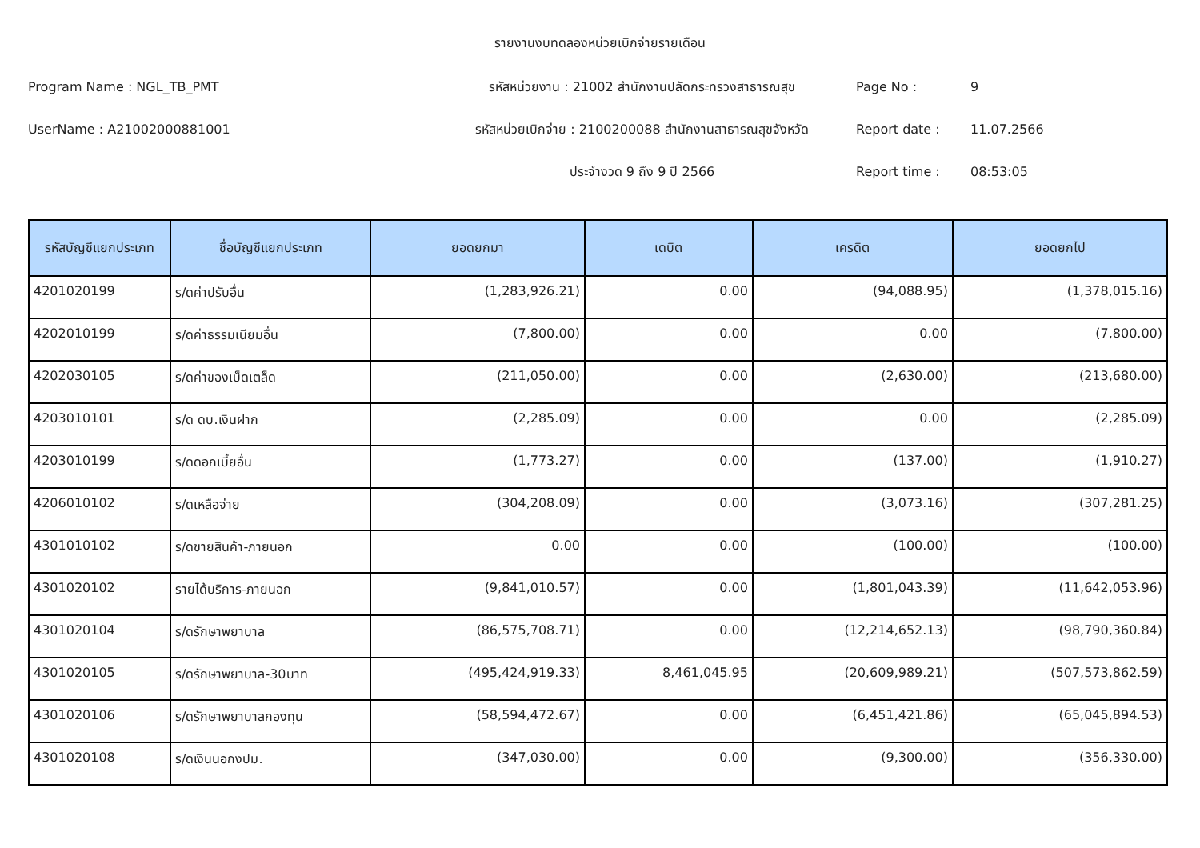รายงานงบทดลองหน่วยเบิกจ่ายรายเดือน
Program Name : NGL_TB_PMT รหัสหน่วยงาน : 21002 สำนักงานปลัดกระทรวงสาธารณสุข Page No : 9
UserName : A21002000881001 รหัสหน่วยเบิกจ่าย : 2100200088 สำนักงานสาธารณสุขจังหวัด Report date : 11.07.2566
ประจำงวด 9 ถึง 9 ปี 2566 Report time : 08:53:05
| รหัสบัญชีแยกประเภท | ชื่อบัญชีแยกประเภท | ยอดยกมา | เดบิต | เครดิต | ยอดยกไป |
| --- | --- | --- | --- | --- | --- |
| 4201020199 | ร/ดค่าปรับอื่น | (1,283,926.21) | 0.00 | (94,088.95) | (1,378,015.16) |
| 4202010199 | ร/ดค่าธรรมเนียมอื่น | (7,800.00) | 0.00 | 0.00 | (7,800.00) |
| 4202030105 | ร/ดค่าของเบ็ดเตล็ด | (211,050.00) | 0.00 | (2,630.00) | (213,680.00) |
| 4203010101 | ร/ด ดบ.เงินฝาก | (2,285.09) | 0.00 | 0.00 | (2,285.09) |
| 4203010199 | ร/ดดอกเบี้ยอื่น | (1,773.27) | 0.00 | (137.00) | (1,910.27) |
| 4206010102 | ร/ดเหลือจ่าย | (304,208.09) | 0.00 | (3,073.16) | (307,281.25) |
| 4301010102 | ร/ดขายสินค้า-ภายนอก | 0.00 | 0.00 | (100.00) | (100.00) |
| 4301020102 | รายได้บริการ-ภายนอก | (9,841,010.57) | 0.00 | (1,801,043.39) | (11,642,053.96) |
| 4301020104 | ร/ดรักษาพยาบาล | (86,575,708.71) | 0.00 | (12,214,652.13) | (98,790,360.84) |
| 4301020105 | ร/ดรักษาพยาบาล-30บาท | (495,424,919.33) | 8,461,045.95 | (20,609,989.21) | (507,573,862.59) |
| 4301020106 | ร/ดรักษาพยาบาลกองทุน | (58,594,472.67) | 0.00 | (6,451,421.86) | (65,045,894.53) |
| 4301020108 | ร/ดเงินนอกงปม. | (347,030.00) | 0.00 | (9,300.00) | (356,330.00) |